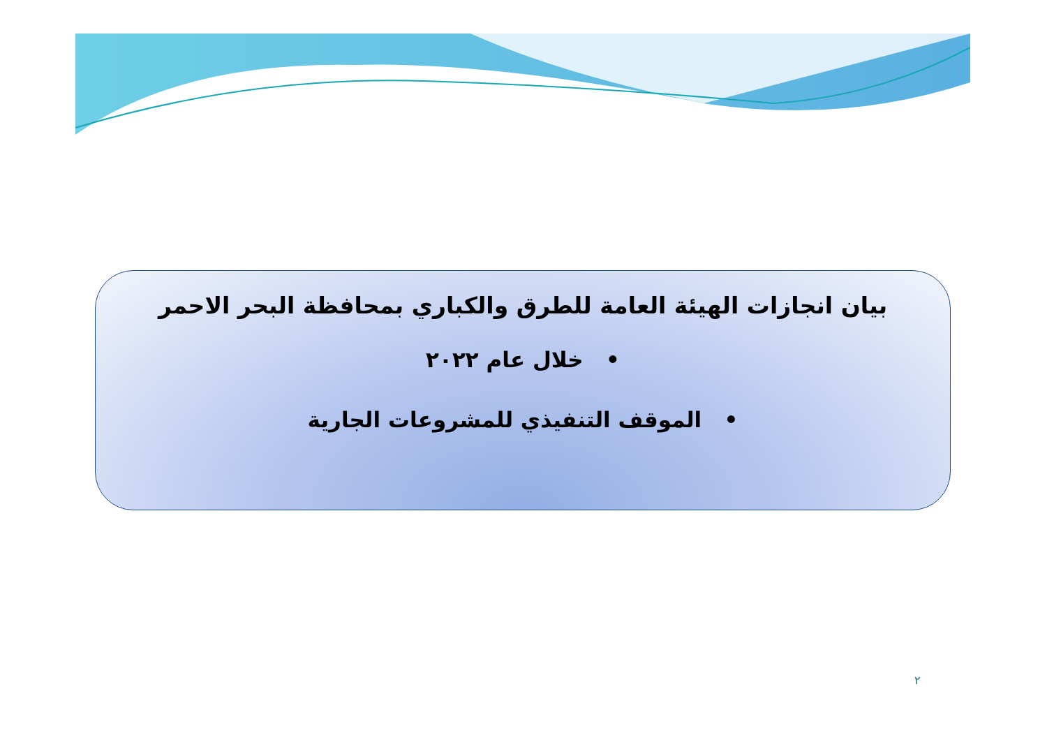بيان انجازات الهيئة العامة للطرق والكباري بمحافظة البحر الاحمر
• خلال عام ٢٠٢٢
• الموقف التنفيذي للمشروعات الجارية
٢